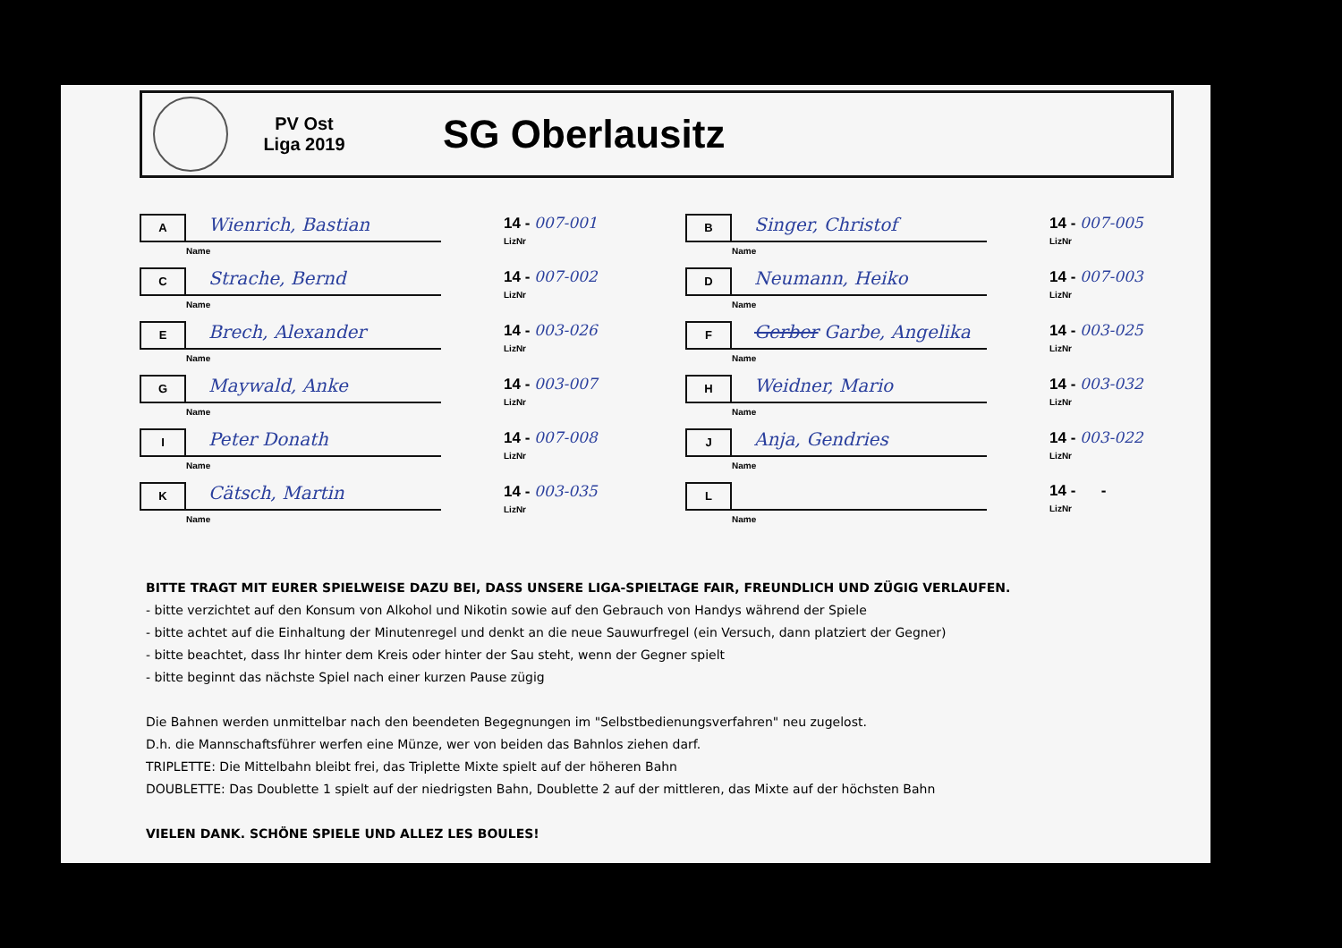PV Ost
Liga 2019
SG Oberlausitz
A
Wienrich, Bastian
Name
14 - 007-001
LizNr
B
Singer, Christof
Name
14 - 007-005
LizNr
C
Strache, Bernd
Name
14 - 007-002
LizNr
D
Neumann, Heiko
Name
14 - 007-003
LizNr
E
Brech, Alexander
Name
14 - 003-026
LizNr
F
Gerber Garbe, Angelika
Name
14 - 003-025
LizNr
G
Maywald, Anke
Name
14 - 003-007
LizNr
H
Weidner, Mario
Name
14 - 003-032
LizNr
I
Peter Donath
Name
14 - 007-008
LizNr
J
Anja, Gendries
Name
14 - 003-022
LizNr
K
Cätsch, Martin
Name
14 - 003-035
LizNr
L
Name
14 - -
LizNr
BITTE TRAGT MIT EURER SPIELWEISE DAZU BEI, DASS UNSERE LIGA-SPIELTAGE FAIR, FREUNDLICH UND ZÜGIG VERLAUFEN.
- bitte verzichtet auf den Konsum von Alkohol und Nikotin sowie auf den Gebrauch von Handys während der Spiele
- bitte achtet auf die Einhaltung der Minutenregel und denkt an die neue Sauwurfregel (ein Versuch, dann platziert der Gegner)
- bitte beachtet, dass Ihr hinter dem Kreis oder hinter der Sau steht, wenn der Gegner spielt
- bitte beginnt das nächste Spiel nach einer kurzen Pause zügig
Die Bahnen werden unmittelbar nach den beendeten Begegnungen im "Selbstbedienungsverfahren" neu zugelost.
D.h. die Mannschaftsführer werfen eine Münze, wer von beiden das Bahnlos ziehen darf.
TRIPLETTE: Die Mittelbahn bleibt frei, das Triplette Mixte spielt auf der höheren Bahn
DOUBLETTE: Das Doublette 1 spielt auf der niedrigsten Bahn, Doublette 2 auf der mittleren, das Mixte auf der höchsten Bahn
VIELEN DANK. SCHÖNE SPIELE UND ALLEZ LES BOULES!